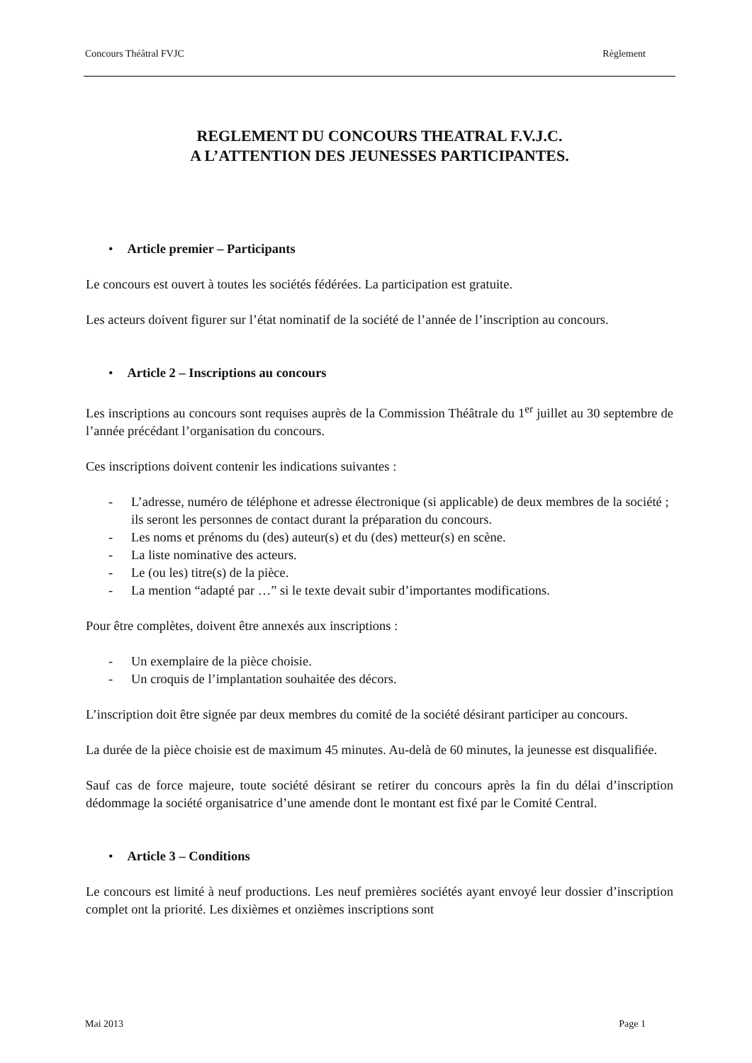Concours Théâtral FVJC Règlement
REGLEMENT DU CONCOURS THEATRAL F.V.J.C.
A L’ATTENTION DES JEUNESSES PARTICIPANTES.
• Article premier – Participants
Le concours est ouvert à toutes les sociétés fédérées. La participation est gratuite.
Les acteurs doivent figurer sur l’état nominatif de la société de l’année de l’inscription au concours.
• Article 2 – Inscriptions au concours
Les inscriptions au concours sont requises auprès de la Commission Théâtrale du 1<sup>er</sup> juillet au 30 septembre de l’année précédant l’organisation du concours.
Ces inscriptions doivent contenir les indications suivantes :
- L’adresse, numéro de téléphone et adresse électronique (si applicable) de deux membres de la société ; ils seront les personnes de contact durant la préparation du concours.
- Les noms et prénoms du (des) auteur(s) et du (des) metteur(s) en scène.
- La liste nominative des acteurs.
- Le (ou les) titre(s) de la pièce.
- La mention “adapté par …” si le texte devait subir d’importantes modifications.
Pour être complètes, doivent être annexés aux inscriptions :
- Un exemplaire de la pièce choisie.
- Un croquis de l’implantation souhaitée des décors.
L’inscription doit être signée par deux membres du comité de la société désirant participer au concours.
La durée de la pièce choisie est de maximum 45 minutes. Au-delà de 60 minutes, la jeunesse est disqualifiée.
Sauf cas de force majeure, toute société désirant se retirer du concours après la fin du délai d’inscription dédommage la société organisatrice d’une amende dont le montant est fixé par le Comité Central.
• Article 3 – Conditions
Le concours est limité à neuf productions. Les neuf premières sociétés ayant envoyé leur dossier d’inscription complet ont la priorité. Les dixièmes et onzièmes inscriptions sont
Mai 2013 Page 1